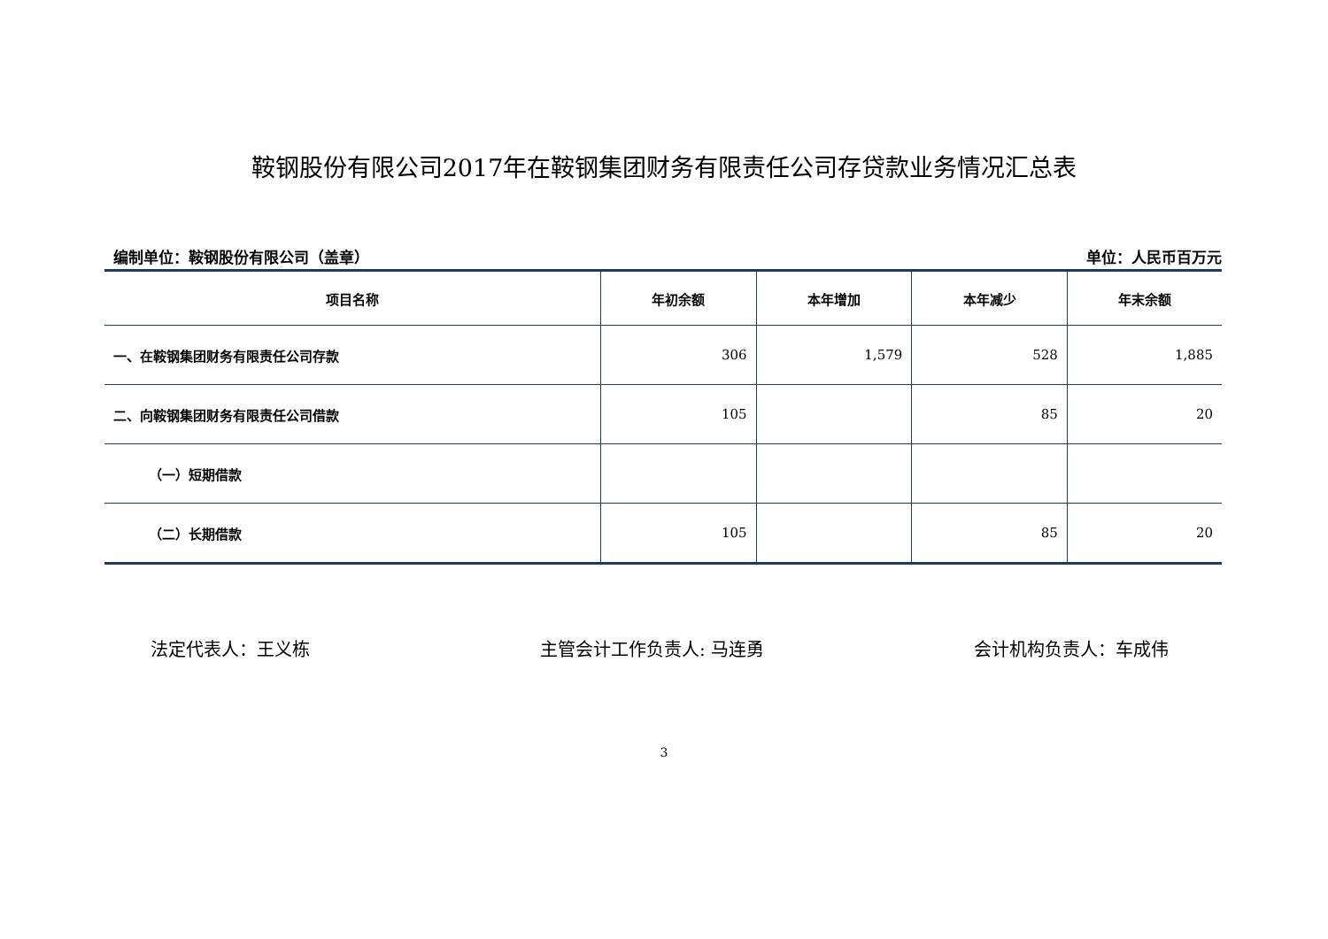鞍钢股份有限公司2017年在鞍钢集团财务有限责任公司存贷款业务情况汇总表
编制单位：鞍钢股份有限公司（盖章） 单位：人民币百万元
| 项目名称 | 年初余额 | 本年增加 | 本年减少 | 年末余额 |
| --- | --- | --- | --- | --- |
| 一、在鞍钢集团财务有限责任公司存款 | 306 | 1,579 | 528 | 1,885 |
| 二、向鞍钢集团财务有限责任公司借款 | 105 | | 85 | 20 |
| （一）短期借款 | | | | |
| （二）长期借款 | 105 | | 85 | 20 |
法定代表人：王义栋 主管会计工作负责人: 马连勇 会计机构负责人：车成伟
3